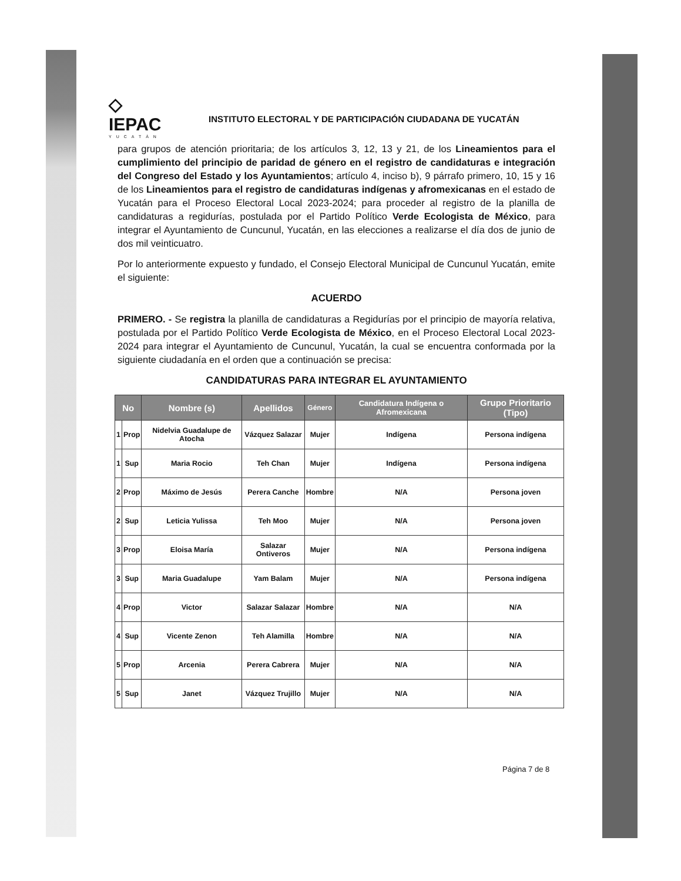◇
IEPAC
YUCATÁN
INSTITUTO ELECTORAL Y DE PARTICIPACIÓN CIUDADANA DE YUCATÁN
para grupos de atención prioritaria; de los artículos 3, 12, 13 y 21, de los Lineamientos para el cumplimiento del principio de paridad de género en el registro de candidaturas e integración del Congreso del Estado y los Ayuntamientos; artículo 4, inciso b), 9 párrafo primero, 10, 15 y 16 de los Lineamientos para el registro de candidaturas indígenas y afromexicanas en el estado de Yucatán para el Proceso Electoral Local 2023-2024; para proceder al registro de la planilla de candidaturas a regidurías, postulada por el Partido Político Verde Ecologista de México, para integrar el Ayuntamiento de Cuncunul, Yucatán, en las elecciones a realizarse el día dos de junio de dos mil veinticuatro.
Por lo anteriormente expuesto y fundado, el Consejo Electoral Municipal de Cuncunul Yucatán, emite el siguiente:
ACUERDO
PRIMERO. - Se registra la planilla de candidaturas a Regidurías por el principio de mayoría relativa, postulada por el Partido Político Verde Ecologista de México, en el Proceso Electoral Local 2023-2024 para integrar el Ayuntamiento de Cuncunul, Yucatán, la cual se encuentra conformada por la siguiente ciudadanía en el orden que a continuación se precisa:
CANDIDATURAS PARA INTEGRAR EL AYUNTAMIENTO
| No | | Nombre (s) | Apellidos | Género | Candidatura Indígena o Afromexicana | Grupo Prioritario (Tipo) |
| --- | --- | --- | --- | --- | --- | --- |
| 1 | Prop | Nidelvia Guadalupe de Atocha | Vázquez Salazar | Mujer | Indígena | Persona indígena |
| 1 | Sup | Maria Rocio | Teh Chan | Mujer | Indígena | Persona indígena |
| 2 | Prop | Máximo de Jesús | Perera Canche | Hombre | N/A | Persona joven |
| 2 | Sup | Leticia Yulissa | Teh Moo | Mujer | N/A | Persona joven |
| 3 | Prop | Eloisa María | Salazar Ontiveros | Mujer | N/A | Persona indígena |
| 3 | Sup | Maria Guadalupe | Yam Balam | Mujer | N/A | Persona indígena |
| 4 | Prop | Victor | Salazar Salazar | Hombre | N/A | N/A |
| 4 | Sup | Vicente Zenon | Teh Alamilla | Hombre | N/A | N/A |
| 5 | Prop | Arcenia | Perera Cabrera | Mujer | N/A | N/A |
| 5 | Sup | Janet | Vázquez Trujillo | Mujer | N/A | N/A |
Página 7 de 8